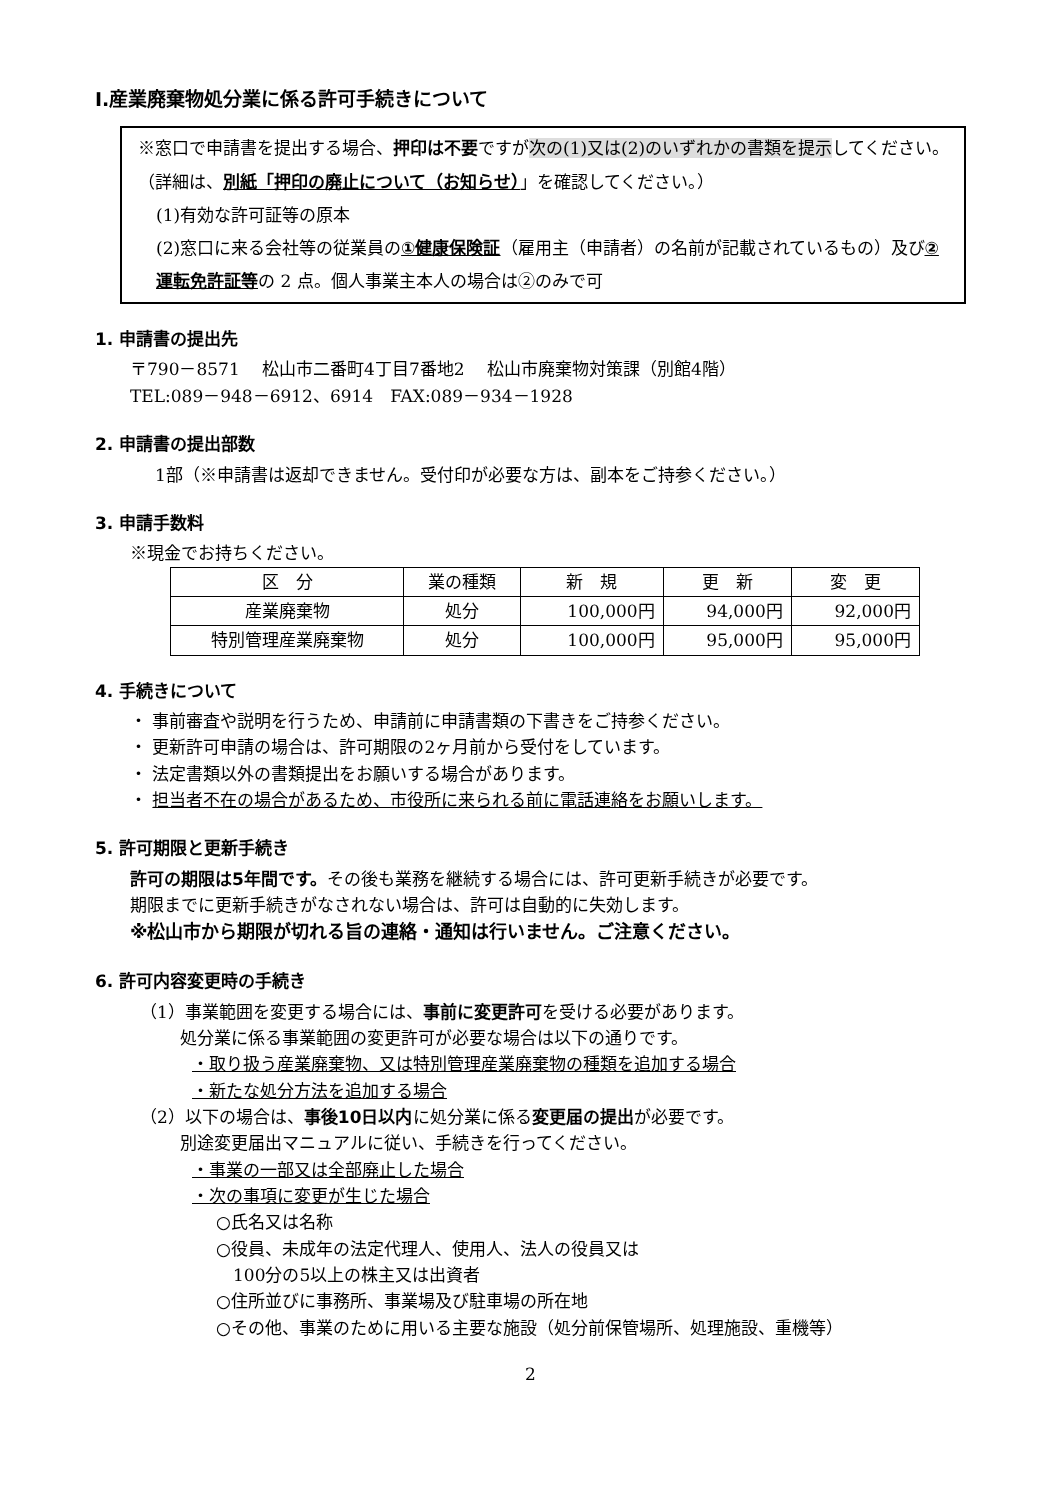Ⅰ.産業廃棄物処分業に係る許可手続きについて
※窓口で申請書を提出する場合、押印は不要ですが次の(1)又は(2)のいずれかの書類を提示してください。（詳細は、別紙「押印の廃止について（お知らせ）」を確認してください。）
(1)有効な許可証等の原本
(2)窓口に来る会社等の従業員の①健康保険証（雇用主（申請者）の名前が記載されているもの）及び②運転免許証等の 2 点。個人事業主本人の場合は②のみで可
1. 申請書の提出先
〒790－8571　 松山市二番町4丁目7番地2　 松山市廃棄物対策課（別館4階）
TEL:089－948－6912、6914　FAX:089－934－1928
2. 申請書の提出部数
1部（※申請書は返却できません。受付印が必要な方は、副本をご持参ください。）
3. 申請手数料
※現金でお持ちください。
| 区 分 | 業の種類 | 新 規 | 更 新 | 変 更 |
| --- | --- | --- | --- | --- |
| 産業廃棄物 | 処分 | 100,000円 | 94,000円 | 92,000円 |
| 特別管理産業廃棄物 | 処分 | 100,000円 | 95,000円 | 95,000円 |
4. 手続きについて
・ 事前審査や説明を行うため、申請前に申請書類の下書きをご持参ください。
・ 更新許可申請の場合は、許可期限の2ヶ月前から受付をしています。
・ 法定書類以外の書類提出をお願いする場合があります。
・ 担当者不在の場合があるため、市役所に来られる前に電話連絡をお願いします。
5. 許可期限と更新手続き
許可の期限は5年間です。その後も業務を継続する場合には、許可更新手続きが必要です。
期限までに更新手続きがなされない場合は、許可は自動的に失効します。
※松山市から期限が切れる旨の連絡・通知は行いません。ご注意ください。
6. 許可内容変更時の手続き
（1）事業範囲を変更する場合には、事前に変更許可を受ける必要があります。
処分業に係る事業範囲の変更許可が必要な場合は以下の通りです。
・取り扱う産業廃棄物、又は特別管理産業廃棄物の種類を追加する場合
・新たな処分方法を追加する場合
（2）以下の場合は、事後10日以内に処分業に係る変更届の提出が必要です。
別途変更届出マニュアルに従い、手続きを行ってください。
・事業の一部又は全部廃止した場合
・次の事項に変更が生じた場合
○氏名又は名称
○役員、未成年の法定代理人、使用人、法人の役員又は
　100分の5以上の株主又は出資者
○住所並びに事務所、事業場及び駐車場の所在地
○その他、事業のために用いる主要な施設（処分前保管場所、処理施設、重機等）
2